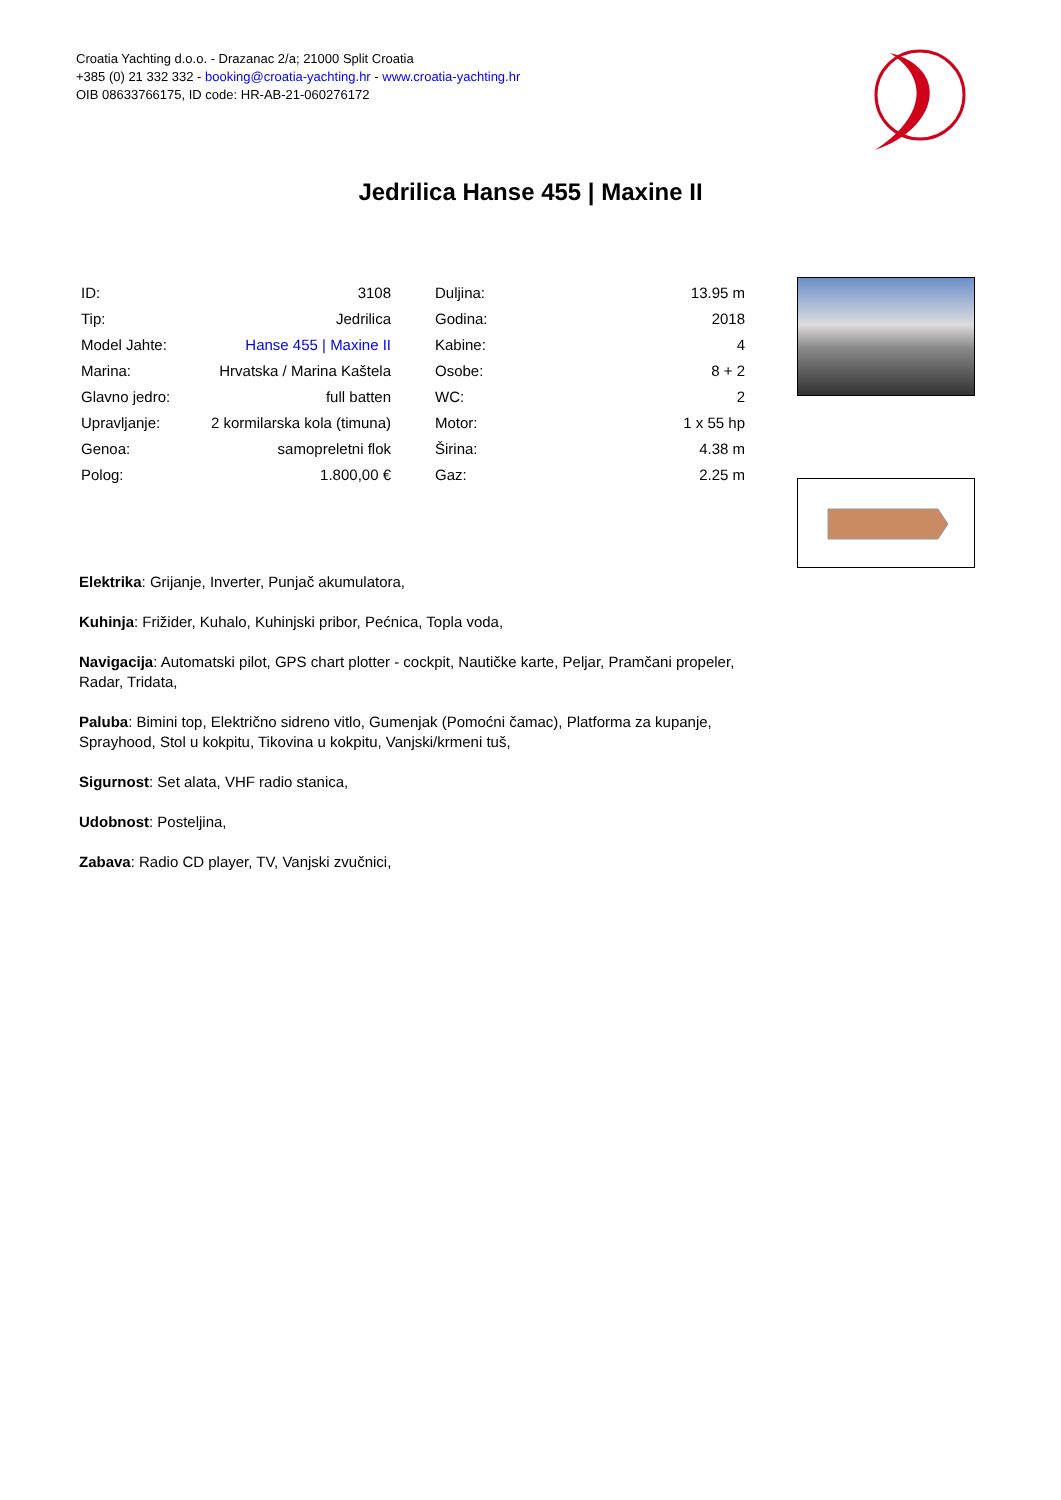Croatia Yachting d.o.o. - Drazanac 2/a; 21000 Split Croatia
+385 (0) 21 332 332 - booking@croatia-yachting.hr - www.croatia-yachting.hr
OIB 08633766175, ID code: HR-AB-21-060276172
Jedrilica Hanse 455 | Maxine II
| ID: | 3108 |
| Tip: | Jedrilica |
| Model Jahte: | Hanse 455 / Maxine II |
| Marina: | Hrvatska / Marina Kaštela |
| Glavno jedro: | full batten |
| Upravljanje: | 2 kormilarska kola (timuna) |
| Genoa: | samopreletni flok |
| Polog: | 1.800,00 € |
| Duljina: | 13.95 m |
| Godina: | 2018 |
| Kabine: | 4 |
| Osobe: | 8 + 2 |
| WC: | 2 |
| Motor: | 1 x 55 hp |
| Širina: | 4.38 m |
| Gaz: | 2.25 m |
Elektrika: Grijanje, Inverter, Punjač akumulatora,
Kuhinja: Frižider, Kuhalo, Kuhinjski pribor, Pećnica, Topla voda,
Navigacija: Automatski pilot, GPS chart plotter - cockpit, Nautičke karte, Peljar, Pramčani propeler, Radar, Tridata,
Paluba: Bimini top, Električno sidreno vitlo, Gumenjak (Pomoćni čamac), Platforma za kupanje, Sprayhood, Stol u kokpitu, Tikovina u kokpitu, Vanjski/krmeni tuš,
Sigurnost: Set alata, VHF radio stanica,
Udobnost: Posteljina,
Zabava: Radio CD player, TV, Vanjski zvučnici,